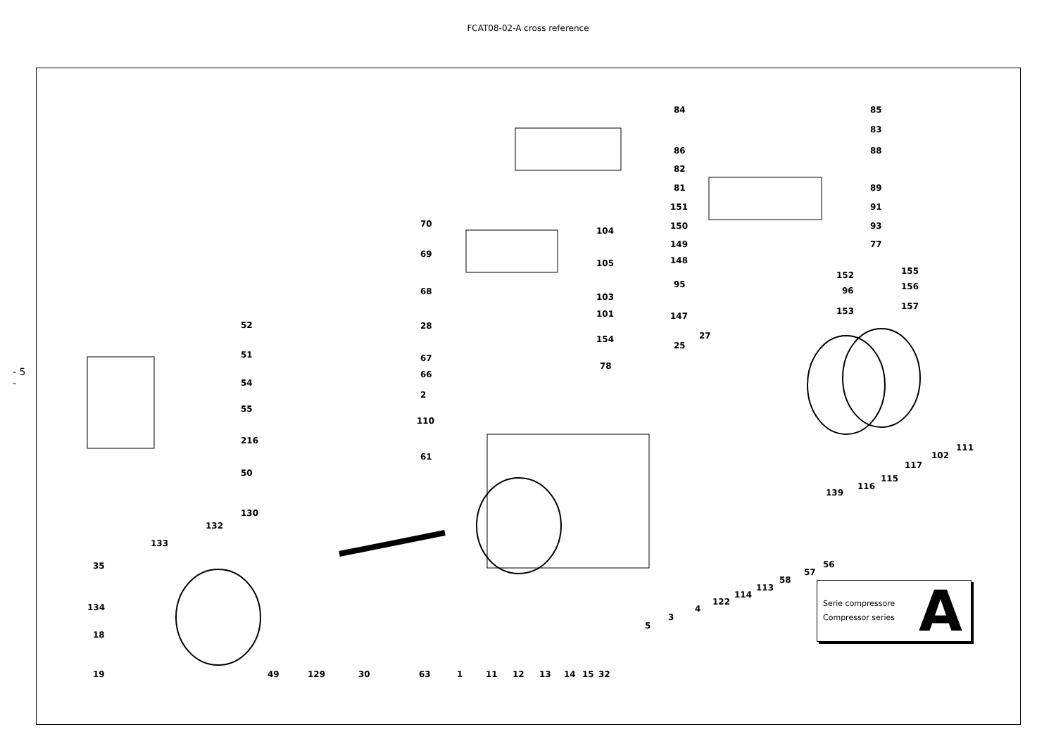FCAT08-02-A cross reference
- 5 -
84 85
83
86 88
82
81 89
151 91
70
104 150 93
149 77
69
105 148
152 155
95
96 156
68
103
147 153 157
101
52 28
154 27
25
51 67
78
54
66
2
55
110
216
111
102
61
117
50
115
116
139
130
132
133
35 56
57
58
113
114
122
134 4
3
5
18
19 49 129 30 63 1 11 12 13 14 15 32
Serie compressore
Compressor series
A